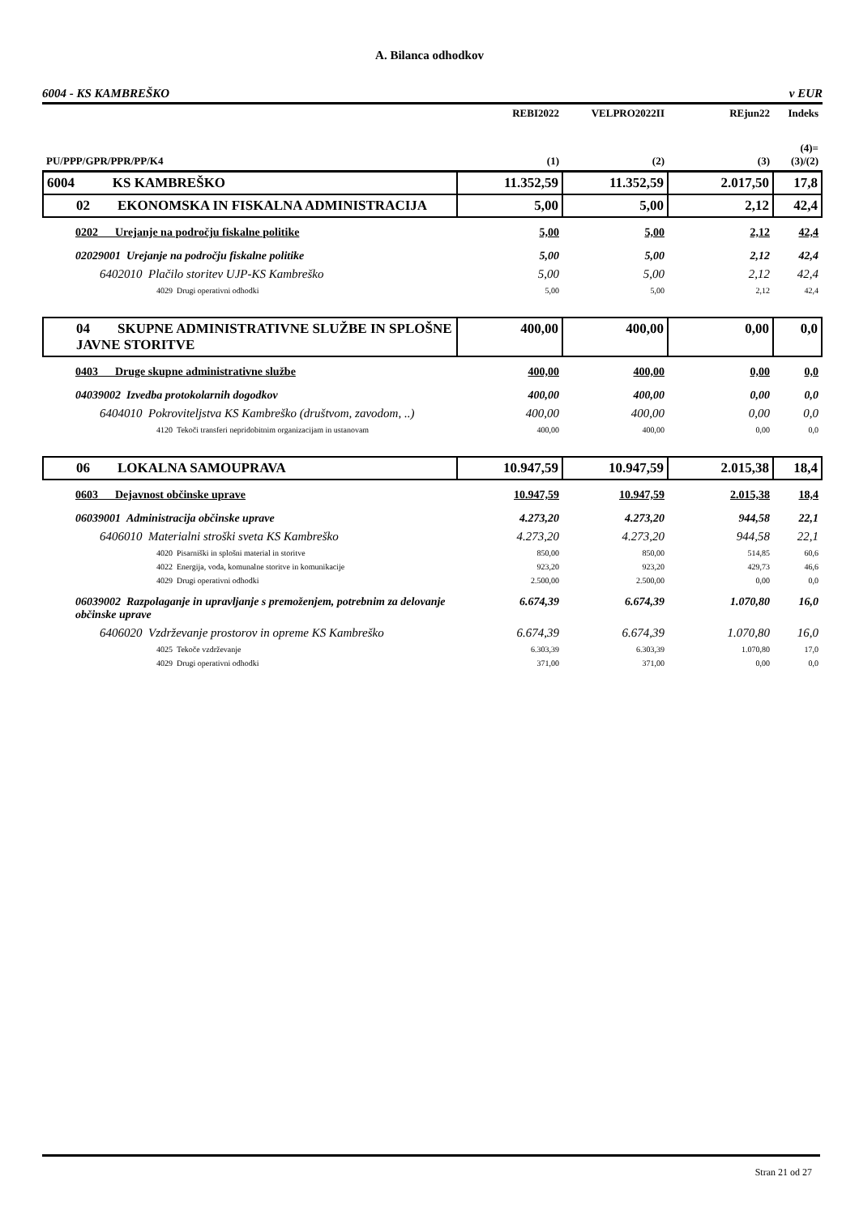A. Bilanca odhodkov
6004 - KS KAMBREŠKO v EUR
| | REBI2022 | VELPRO2022II | REjun22 | Indeks |
| --- | --- | --- | --- | --- |
| PU/PPP/GPR/PPR/PP/K4 | (1) | (2) | (3) | (4)= (3)/(2) |
| 6004 KS KAMBREŠKO | 11.352,59 | 11.352,59 | 2.017,50 | 17,8 |
| 02 EKONOMSKA IN FISKALNA ADMINISTRACIJA | 5,00 | 5,00 | 2,12 | 42,4 |
| 0202 Urejanje na področju fiskalne politike | 5,00 | 5,00 | 2,12 | 42,4 |
| 02029001 Urejanje na področju fiskalne politike | 5,00 | 5,00 | 2,12 | 42,4 |
| 6402010 Plačilo storitev UJP-KS Kambreško | 5,00 | 5,00 | 2,12 | 42,4 |
| 4029 Drugi operativni odhodki | 5,00 | 5,00 | 2,12 | 42,4 |
| 04 SKUPNE ADMINISTRATIVNE SLUŽBE IN SPLOŠNE JAVNE STORITVE | 400,00 | 400,00 | 0,00 | 0,0 |
| 0403 Druge skupne administrativne službe | 400,00 | 400,00 | 0,00 | 0,0 |
| 04039002 Izvedba protokolarnih dogodkov | 400,00 | 400,00 | 0,00 | 0,0 |
| 6404010 Pokroviteljstva KS Kambreško (društvom, zavodom, ..) | 400,00 | 400,00 | 0,00 | 0,0 |
| 4120 Tekoči transferi nepridobitnim organizacijam in ustanovam | 400,00 | 400,00 | 0,00 | 0,0 |
| 06 LOKALNA SAMOUPRAVA | 10.947,59 | 10.947,59 | 2.015,38 | 18,4 |
| 0603 Dejavnost občinske uprave | 10.947,59 | 10.947,59 | 2.015,38 | 18,4 |
| 06039001 Administracija občinske uprave | 4.273,20 | 4.273,20 | 944,58 | 22,1 |
| 6406010 Materialni stroški sveta KS Kambreško | 4.273,20 | 4.273,20 | 944,58 | 22,1 |
| 4020 Pisarniški in splošni material in storitve | 850,00 | 850,00 | 514,85 | 60,6 |
| 4022 Energija, voda, komunalne storitve in komunikacije | 923,20 | 923,20 | 429,73 | 46,6 |
| 4029 Drugi operativni odhodki | 2.500,00 | 2.500,00 | 0,00 | 0,0 |
| 06039002 Razpolaganje in upravljanje s premoženjem, potrebnim za delovanje občinske uprave | 6.674,39 | 6.674,39 | 1.070,80 | 16,0 |
| 6406020 Vzdrževanje prostorov in opreme KS Kambreško | 6.674,39 | 6.674,39 | 1.070,80 | 16,0 |
| 4025 Tekoče vzdrževanje | 6.303,39 | 6.303,39 | 1.070,80 | 17,0 |
| 4029 Drugi operativni odhodki | 371,00 | 371,00 | 0,00 | 0,0 |
Stran 21 od 27